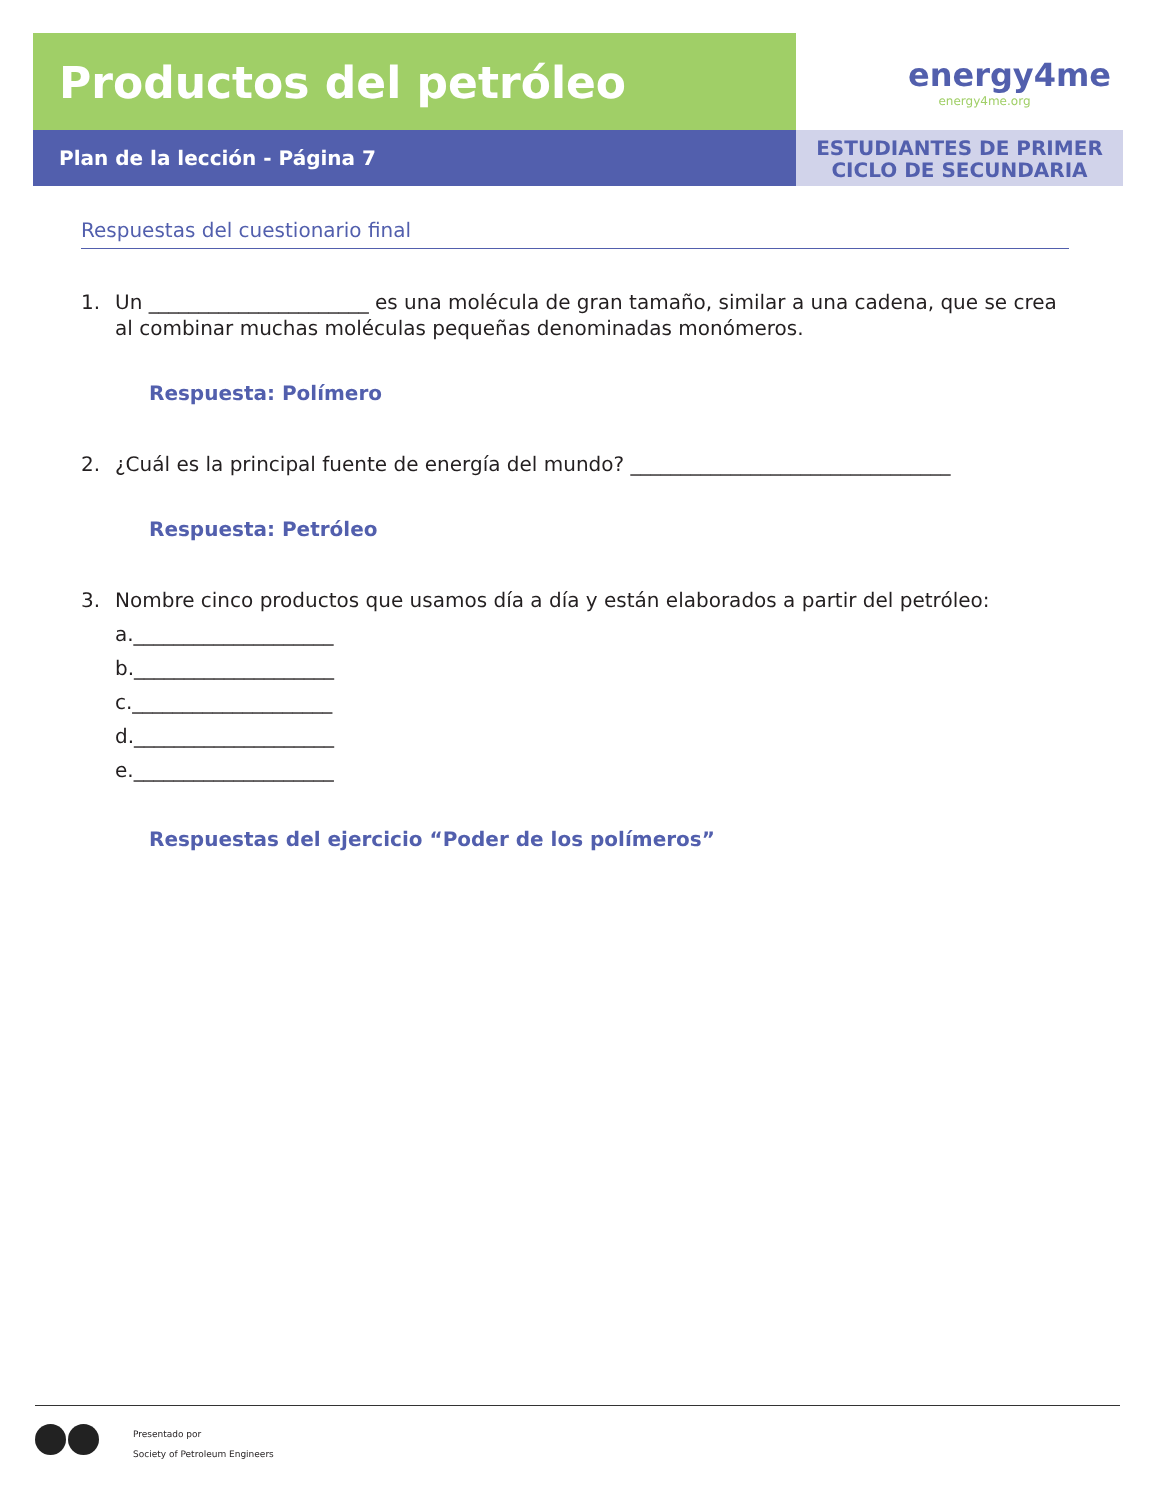Productos del petróleo
energy4me
energy4me.org
Plan de la lección - Página 7
ESTUDIANTES DE PRIMER
CICLO DE SECUNDARIA
Respuestas del cuestionario final
1. Un ______________________ es una molécula de gran tamaño, similar a una cadena, que se crea al combinar muchas moléculas pequeñas denominadas monómeros.
Respuesta: Polímero
2. ¿Cuál es la principal fuente de energía del mundo? ________________________________
Respuesta: Petróleo
3. Nombre cinco productos que usamos día a día y están elaborados a partir del petróleo:
a.____________________
b.____________________
c.____________________
d.____________________
e.____________________
Respuestas del ejercicio “Poder de los polímeros”
Presentado por
Society of Petroleum Engineers